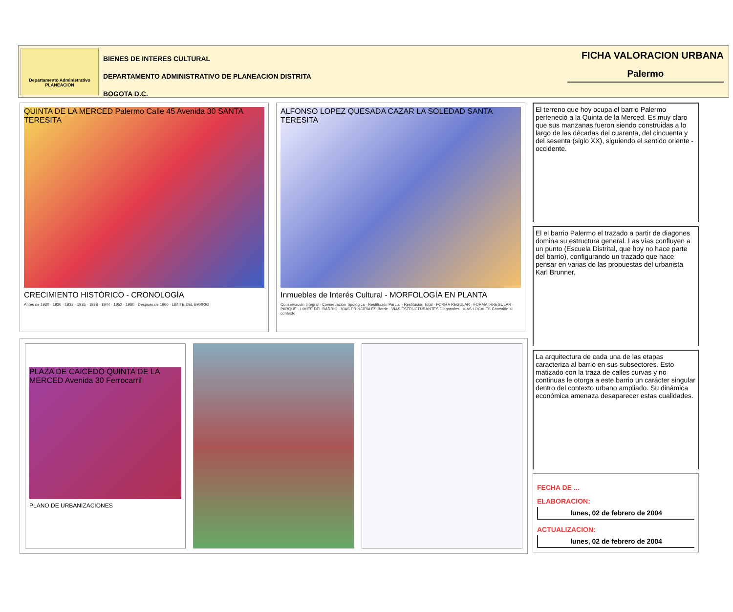Departamento Administrativo
PLANEACION
BIENES DE INTERES CULTURAL
DEPARTAMENTO ADMINISTRATIVO DE PLANEACION DISTRITA
BOGOTA D.C.
FICHA VALORACION URBANA
Palermo
QUINTA DE LA MERCED Palermo Calle 45 Avenida 30 SANTA TERESITA
CRECIMIENTO HISTÓRICO - CRONOLOGÍA
Antes de 1930 · 1930 · 1933 · 1936 · 1938 · 1944 · 1952 · 1960 · Después de 1960 · LIMITE DEL BARRIO
ALFONSO LOPEZ QUESADA CAZAR LA SOLEDAD SANTA TERESITA
Inmuebles de Interés Cultural - MORFOLOGÍA EN PLANTA
Conservación Integral · Conservación Tipológica · Restitución Parcial · Restitución Total · FORMA REGULAR · FORMA IRREGULAR · PARQUE · LIMITE DEL BARRIO · VIAS PRINCIPALES Borde · VIAS ESTRUCTURANTES Diagonales · VIAS LOCALES Conexión al contexto
PLAZA DE CAICEDO QUINTA DE LA MERCED Avenida 30 Ferrocarril
PLANO DE URBANIZACIONES
El terreno que hoy ocupa el barrio Palermo perteneció a la Quinta de la Merced. Es muy claro que sus manzanas fueron siendo construidas a lo largo de las décadas del cuarenta, del cincuenta y del sesenta (siglo XX), siguiendo el sentido oriente - occidente.
El el barrio Palermo el trazado a partir de diagones domina su estructura general. Las vías confluyen a un punto (Escuela Distrital, que hoy no hace parte del barrio), configurando un trazado que hace pensar en varias de las propuestas del urbanista Karl Brunner.
La arquitectura de cada una de las etapas caracteriza al barrio en sus subsectores. Esto matizado con la traza de calles curvas y no continuas le otorga a este barrio un carácter singular dentro del contexto urbano ampliado. Su dinámica económica amenaza desaparecer estas cualidades.
FECHA DE ...
ELABORACION:
lunes, 02 de febrero de 2004
ACTUALIZACION:
lunes, 02 de febrero de 2004